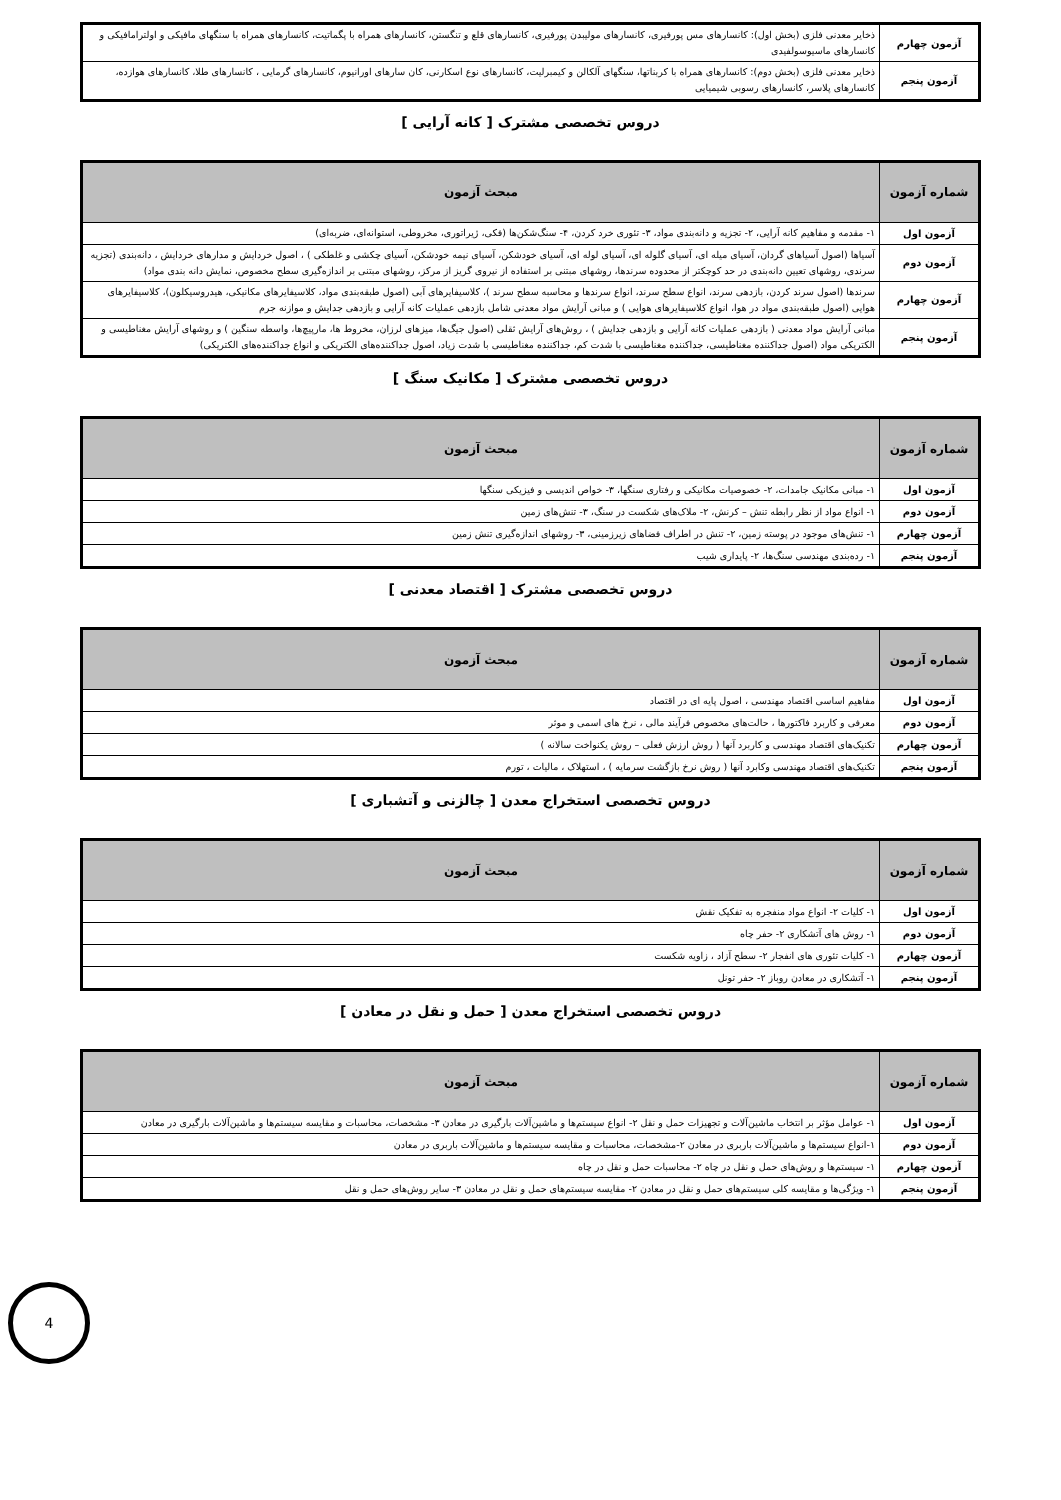| آزمون چهارم | ذخایر معدنی فلزی (بخش اول): کانسارهای مس پورفیری، کانسارهای مولیبدن پورفیری، کانسارهای قلع و تنگستن، کانسارهای همراه با پگماتیت، کانسارهای همراه با سنگهای مافیکی و اولترامافیکی و کانسارهای ماسیوسولفیدی |
| آزمون پنجم | ذخایر معدنی فلزی (بخش دوم): کانسارهای همراه با کربناتها، سنگهای آلکالن و کیمبرلیت، کانسارهای نوع اسکارنی، کان سارهای اورانیوم، کانسارهای گرمایی ، کانسارهای طلا، کانسارهای هوازده، کانسارهای پلاسر، کانسارهای رسوبی شیمیایی |
دروس تخصصی مشترک [ کانه آرایی ]
| شماره آزمون | مبحث آزمون |
| --- | --- |
| آزمون اول | ۱- مقدمه و مفاهیم کانه آرایی، ۲- تجزیه و دانه‌بندی مواد، ۳- تئوری خرد کردن، ۴- سنگ‌شکن‌ها (فکی، ژیراتوری، مخروطی، استوانه‌ای، ضربه‌ای) |
| آزمون دوم | آسیاها (اصول آسیاهای گردان، آسیای میله ای، آسیای گلوله ای، آسیای لوله ای، آسیای خودشکن، آسیای نیمه خودشکن، آسیای چکشی و غلطکی ) ، اصول خردایش و مدارهای خردایش ، دانه‌بندی (تجزیه سرندی، روشهای تعیین دانه‌بندی در حد کوچکتر از محدوده سرندها، روشهای مبتنی بر استفاده از نیروی گریز از مرکز، روشهای مبتنی بر اندازه‌گیری سطح مخصوص، نمایش دانه بندی مواد) |
| آزمون چهارم | سرندها (اصول سرند کردن، بازدهی سرند، انواع سطح سرند، انواع سرندها و محاسبه سطح سرند )، کلاسیفایرهای آبی (اصول طبقه‌بندی مواد، کلاسیفایرهای مکانیکی، هیدروسیکلون)، کلاسیفایرهای هوایی (اصول طبقه‌بندی مواد در هوا، انواع کلاسیفایرهای هوایی ) و مبانی آرایش مواد معدنی شامل بازدهی عملیات کانه آرایی و بازدهی جدایش و موازنه جرم |
| آزمون پنجم | مبانی آرایش مواد معدنی ( بازدهی عملیات کانه آرایی و بازدهی جدایش ) ، روش‌های آرایش ثقلی (اصول جیگ‌ها، میزهای لرزان، مخروط ها، مارپیچ‌ها، واسطه سنگین ) و روشهای آرایش مغناطیسی و الکتریکی مواد (اصول جداکننده مغناطیسی، جداکننده مغناطیسی با شدت کم، جداکننده مغناطیسی با شدت زیاد، اصول جداکننده‌های الکتریکی و انواع جداکننده‌های الکتریکی) |
دروس تخصصی مشترک [ مکانیک سنگ ]
| شماره آزمون | مبحث آزمون |
| --- | --- |
| آزمون اول | ۱- مبانی مکانیک جامدات، ۲- خصوصیات مکانیکی و رفتاری سنگها، ۳- خواص اندیسی و فیزیکی سنگها |
| آزمون دوم | ۱- انواع مواد از نظر رابطه تنش – کرنش، ۲- ملاک‌های شکست در سنگ، ۳- تنش‌های زمین |
| آزمون چهارم | ۱- تنش‌های موجود در پوسته زمین، ۲- تنش در اطراف فضاهای زیرزمینی، ۳- روشهای اندازه‌گیری تنش زمین |
| آزمون پنجم | ۱- رده‌بندی مهندسی سنگ‌ها، ۲- پایداری شیب |
دروس تخصصی مشترک [ اقتصاد معدنی ]
| شماره آزمون | مبحث آزمون |
| --- | --- |
| آزمون اول | مفاهیم اساسی اقتصاد مهندسی ، اصول پایه ای در اقتصاد |
| آزمون دوم | معرفی و کاربرد فاکتورها ، حالت‌های مخصوص فرآیند مالی ، نرخ های اسمی و موثر |
| آزمون چهارم | تکنیک‌های اقتصاد مهندسی و کاربرد آنها ( روش ارزش فعلی – روش یکنواخت سالانه ) |
| آزمون پنجم | تکنیک‌های اقتصاد مهندسی وکابرد آنها ( روش نرخ بازگشت سرمایه ) ، استهلاک ، مالیات ، تورم |
دروس تخصصی استخراج معدن [ چالزنی و آتشباری ]
| شماره آزمون | مبحث آزمون |
| --- | --- |
| آزمون اول | ۱- کلیات ۲- انواع مواد منفجره به تفکیک نقش |
| آزمون دوم | ۱- روش های آتشکاری ۲- حفر چاه |
| آزمون چهارم | ۱- کلیات تئوری های انفجار ۲- سطح آزاد ، زاویه شکست |
| آزمون پنجم | ۱- آتشکاری در معادن روباز ۲- حفر تونل |
دروس تخصصی استخراج معدن [ حمل و نقل در معادن ]
| شماره آزمون | مبحث آزمون |
| --- | --- |
| آزمون اول | ۱- عوامل مؤثر بر انتخاب ماشین‌آلات و تجهیزات حمل و نقل ۲- انواع سیستم‌ها و ماشین‌آلات بارگیری در معادن ۳- مشخصات، محاسبات و مقایسه سیستم‌ها و ماشین‌آلات بارگیری در معادن |
| آزمون دوم | ۱-انواع سیستم‌ها و ماشین‌آلات باربری در معادن ۲-مشخصات، محاسبات و مقایسه سیستم‌ها و ماشین‌آلات باربری در معادن |
| آزمون چهارم | ۱- سیستم‌ها و روش‌های حمل و نقل در چاه ۲- محاسبات حمل و نقل در چاه |
| آزمون پنجم | ۱- ویژگی‌ها و مقایسه کلی سیستم‌های حمل و نقل در معادن ۲- مقایسه سیستم‌های حمل و نقل در معادن ۳- سایر روش‌های حمل و نقل |
4